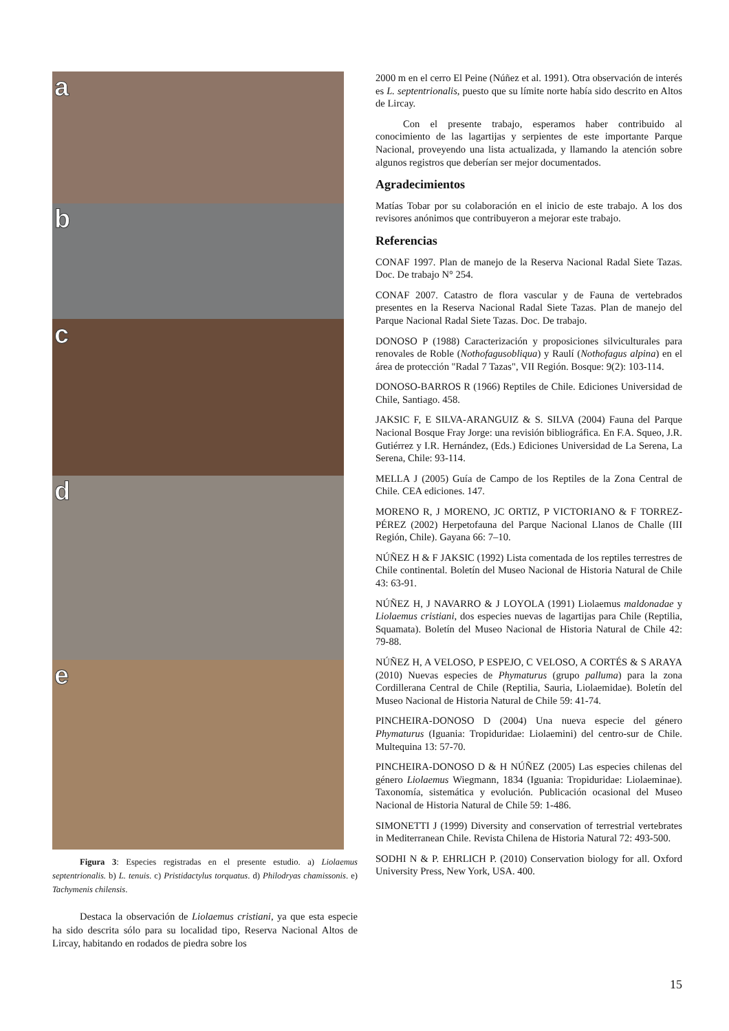a
b
c
d
e
Figura 3: Especies registradas en el presente estudio. a) Liolaemus septentrionalis. b) L. tenuis. c) Pristidactylus torquatus. d) Philodryas chamissonis. e) Tachymenis chilensis.
Destaca la observación de Liolaemus cristiani, ya que esta especie ha sido descrita sólo para su localidad tipo, Reserva Nacional Altos de Lircay, habitando en rodados de piedra sobre los
2000 m en el cerro El Peine (Núñez et al. 1991). Otra observación de interés es L. septentrionalis, puesto que su límite norte había sido descrito en Altos de Lircay.
Con el presente trabajo, esperamos haber contribuido al conocimiento de las lagartijas y serpientes de este importante Parque Nacional, proveyendo una lista actualizada, y llamando la atención sobre algunos registros que deberían ser mejor documentados.
Agradecimientos
Matías Tobar por su colaboración en el inicio de este trabajo. A los dos revisores anónimos que contribuyeron a mejorar este trabajo.
Referencias
CONAF 1997. Plan de manejo de la Reserva Nacional Radal Siete Tazas. Doc. De trabajo N° 254.
CONAF 2007. Catastro de flora vascular y de Fauna de vertebrados presentes en la Reserva Nacional Radal Siete Tazas. Plan de manejo del Parque Nacional Radal Siete Tazas. Doc. De trabajo.
DONOSO P (1988) Caracterización y proposiciones silviculturales para renovales de Roble (Nothofagusobliqua) y Raulí (Nothofagus alpina) en el área de protección "Radal 7 Tazas", VII Región. Bosque: 9(2): 103-114.
DONOSO-BARROS R (1966) Reptiles de Chile. Ediciones Universidad de Chile, Santiago. 458.
JAKSIC F, E SILVA-ARANGUIZ & S. SILVA (2004) Fauna del Parque Nacional Bosque Fray Jorge: una revisión bibliográfica. En F.A. Squeo, J.R. Gutiérrez y I.R. Hernández, (Eds.) Ediciones Universidad de La Serena, La Serena, Chile: 93-114.
MELLA J (2005) Guía de Campo de los Reptiles de la Zona Central de Chile. CEA ediciones. 147.
MORENO R, J MORENO, JC ORTIZ, P VICTORIANO & F TORREZ-PÉREZ (2002) Herpetofauna del Parque Nacional Llanos de Challe (III Región, Chile). Gayana 66: 7–10.
NÚÑEZ H & F JAKSIC (1992) Lista comentada de los reptiles terrestres de Chile continental. Boletín del Museo Nacional de Historia Natural de Chile 43: 63-91.
NÚÑEZ H, J NAVARRO & J LOYOLA (1991) Liolaemus maldonadae y Liolaemus cristiani, dos especies nuevas de lagartijas para Chile (Reptilia, Squamata). Boletín del Museo Nacional de Historia Natural de Chile 42: 79-88.
NÚÑEZ H, A VELOSO, P ESPEJO, C VELOSO, A CORTÉS & S ARAYA (2010) Nuevas especies de Phymaturus (grupo palluma) para la zona Cordillerana Central de Chile (Reptilia, Sauria, Liolaemidae). Boletín del Museo Nacional de Historia Natural de Chile 59: 41-74.
PINCHEIRA-DONOSO D (2004) Una nueva especie del género Phymaturus (Iguania: Tropiduridae: Liolaemini) del centro-sur de Chile. Multequina 13: 57-70.
PINCHEIRA-DONOSO D & H NÚÑEZ (2005) Las especies chilenas del género Liolaemus Wiegmann, 1834 (Iguania: Tropiduridae: Liolaeminae). Taxonomía, sistemática y evolución. Publicación ocasional del Museo Nacional de Historia Natural de Chile 59: 1-486.
SIMONETTI J (1999) Diversity and conservation of terrestrial vertebrates in Mediterranean Chile. Revista Chilena de Historia Natural 72: 493-500.
SODHI N & P. EHRLICH P. (2010) Conservation biology for all. Oxford University Press, New York, USA. 400.
15